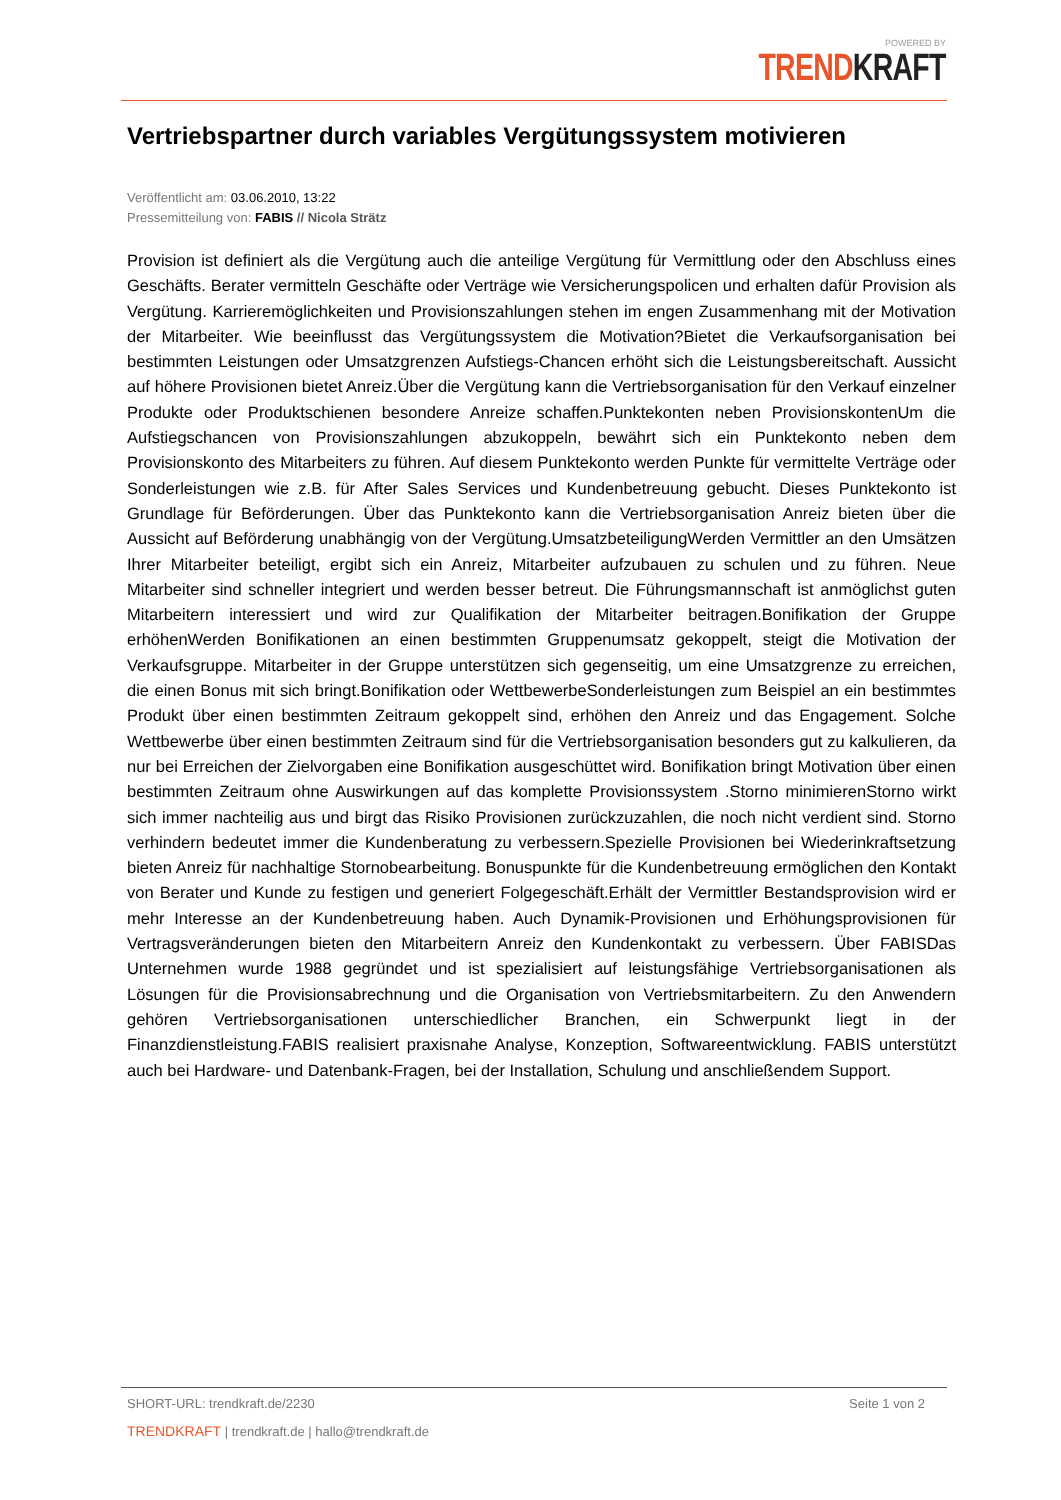POWERED BY
TREND KRAFT
Vertriebspartner durch variables Vergütungssystem motivieren
Veröffentlicht am: 03.06.2010, 13:22
Pressemitteilung von: FABIS // Nicola Strätz
Provision ist definiert als die Vergütung auch die anteilige Vergütung für Vermittlung oder den Abschluss eines Geschäfts. Berater vermitteln Geschäfte oder Verträge wie Versicherungspolicen und erhalten dafür Provision als Vergütung. Karrieremöglichkeiten und Provisionszahlungen stehen im engen Zusammenhang mit der Motivation der Mitarbeiter. Wie beeinflusst das Vergütungssystem die Motivation?Bietet die Verkaufsorganisation bei bestimmten Leistungen oder Umsatzgrenzen Aufstiegs-Chancen erhöht sich die Leistungsbereitschaft. Aussicht auf höhere Provisionen bietet Anreiz.Über die Vergütung kann die Vertriebsorganisation für den Verkauf einzelner Produkte oder Produktschienen besondere Anreize schaffen.Punktekonten neben ProvisionskontenUm die Aufstiegschancen von Provisionszahlungen abzukoppeln, bewährt sich ein Punktekonto neben dem Provisionskonto des Mitarbeiters zu führen. Auf diesem Punktekonto werden Punkte für vermittelte Verträge oder Sonderleistungen wie z.B. für After Sales Services und Kundenbetreuung gebucht. Dieses Punktekonto ist Grundlage für Beförderungen. Über das Punktekonto kann die Vertriebsorganisation Anreiz bieten über die Aussicht auf Beförderung unabhängig von der Vergütung.UmsatzbeteiligungWerden Vermittler an den Umsätzen Ihrer Mitarbeiter beteiligt, ergibt sich ein Anreiz, Mitarbeiter aufzubauen zu schulen und zu führen. Neue Mitarbeiter sind schneller integriert und werden besser betreut. Die Führungsmannschaft ist anmöglichst guten Mitarbeitern interessiert und wird zur Qualifikation der Mitarbeiter beitragen.Bonifikation der Gruppe erhöhenWerden Bonifikationen an einen bestimmten Gruppenumsatz gekoppelt, steigt die Motivation der Verkaufsgruppe. Mitarbeiter in der Gruppe unterstützen sich gegenseitig, um eine Umsatzgrenze zu erreichen, die einen Bonus mit sich bringt.Bonifikation oder WettbewerbeSonderleistungen zum Beispiel an ein bestimmtes Produkt über einen bestimmten Zeitraum gekoppelt sind, erhöhen den Anreiz und das Engagement. Solche Wettbewerbe über einen bestimmten Zeitraum sind für die Vertriebsorganisation besonders gut zu kalkulieren, da nur bei Erreichen der Zielvorgaben eine Bonifikation ausgeschüttet wird. Bonifikation bringt Motivation über einen bestimmten Zeitraum ohne Auswirkungen auf das komplette Provisionssystem .Storno minimierenStorno wirkt sich immer nachteilig aus und birgt das Risiko Provisionen zurückzuzahlen, die noch nicht verdient sind. Storno verhindern bedeutet immer die Kundenberatung zu verbessern.Spezielle Provisionen bei Wiederinkraftsetzung bieten Anreiz für nachhaltige Stornobearbeitung. Bonuspunkte für die Kundenbetreuung ermöglichen den Kontakt von Berater und Kunde zu festigen und generiert Folgegeschäft.Erhält der Vermittler Bestandsprovision wird er mehr Interesse an der Kundenbetreuung haben. Auch Dynamik-Provisionen und Erhöhungsprovisionen für Vertragsveränderungen bieten den Mitarbeitern Anreiz den Kundenkontakt zu verbessern. Über FABISDas Unternehmen wurde 1988 gegründet und ist spezialisiert auf leistungsfähige Vertriebsorganisationen als Lösungen für die Provisionsabrechnung und die Organisation von Vertriebsmitarbeitern. Zu den Anwendern gehören Vertriebsorganisationen unterschiedlicher Branchen, ein Schwerpunkt liegt in der Finanzdienstleistung.FABIS realisiert praxisnahe Analyse, Konzeption, Softwareentwicklung. FABIS unterstützt auch bei Hardware- und Datenbank-Fragen, bei der Installation, Schulung und anschließendem Support.
SHORT-URL: trendkraft.de/2230
Seite 1 von 2
TRENDKRAFT | trendkraft.de | hallo@trendkraft.de